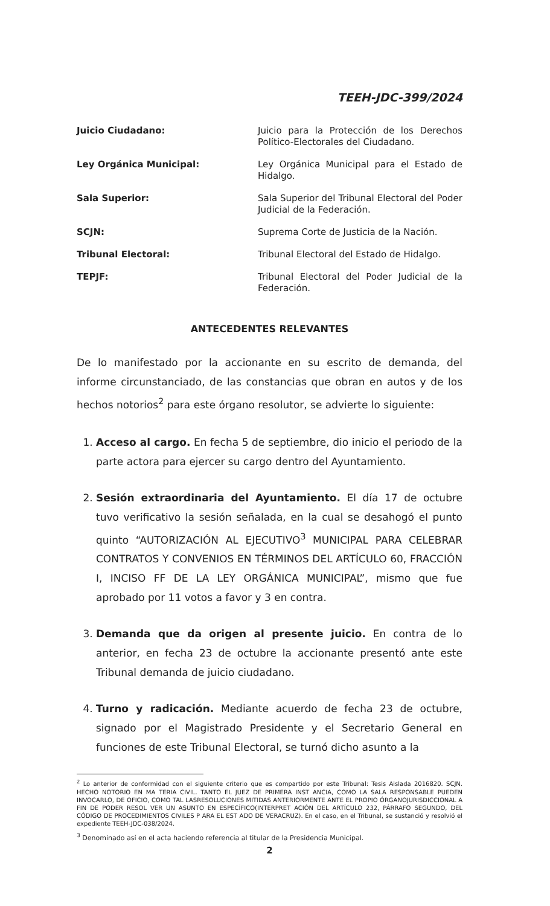TEEH-JDC-399/2024
| Juicio Ciudadano: | Juicio para la Protección de los Derechos Político-Electorales del Ciudadano. |
| Ley Orgánica Municipal: | Ley Orgánica Municipal para el Estado de Hidalgo. |
| Sala Superior: | Sala Superior del Tribunal Electoral del Poder Judicial de la Federación. |
| SCJN: | Suprema Corte de Justicia de la Nación. |
| Tribunal Electoral: | Tribunal Electoral del Estado de Hidalgo. |
| TEPJF: | Tribunal Electoral del Poder Judicial de la Federación. |
ANTECEDENTES RELEVANTES
De lo manifestado por la accionante en su escrito de demanda, del informe circunstanciado, de las constancias que obran en autos y de los hechos notorios<sup>2</sup> para este órgano resolutor, se advierte lo siguiente:
1. Acceso al cargo. En fecha 5 de septiembre, dio inicio el periodo de la parte actora para ejercer su cargo dentro del Ayuntamiento.
2. Sesión extraordinaria del Ayuntamiento. El día 17 de octubre tuvo verificativo la sesión señalada, en la cual se desahogó el punto quinto “AUTORIZACIÓN AL EJECUTIVO<sup>3</sup> MUNICIPAL PARA CELEBRAR CONTRATOS Y CONVENIOS EN TÉRMINOS DEL ARTÍCULO 60, FRACCIÓN I, INCISO FF DE LA LEY ORGÁNICA MUNICIPAL”, mismo que fue aprobado por 11 votos a favor y 3 en contra.
3. Demanda que da origen al presente juicio. En contra de lo anterior, en fecha 23 de octubre la accionante presentó ante este Tribunal demanda de juicio ciudadano.
4. Turno y radicación. Mediante acuerdo de fecha 23 de octubre, signado por el Magistrado Presidente y el Secretario General en funciones de este Tribunal Electoral, se turnó dicho asunto a la
<sup>2</sup> Lo anterior de conformidad con el siguiente criterio que es compartido por este Tribunal: Tesis Aislada 2016820. SCJN. HECHO NOTORIO EN MA TERIA CIVIL. TANTO EL JUEZ DE PRIMERA INST ANCIA, COMO LA SALA RESPONSABLE PUEDEN INVOCARLO, DE OFICIO, COMO TAL LASRESOLUCIONES MITIDAS ANTERIORMENTE ANTE EL PROPIO ÓRGANOJURISDICCIONAL A FIN DE PODER RESOL VER UN ASUNTO EN ESPECÍFICO(INTERPRET ACIÓN DEL ARTÍCULO 232, PÁRRAFO SEGUNDO, DEL CÓDIGO DE PROCEDIMIENTOS CIVILES P ARA EL EST ADO DE VERACRUZ). En el caso, en el Tribunal, se sustanció y resolvió el expediente TEEH-JDC-038/2024.
<sup>3</sup> Denominado así en el acta haciendo referencia al titular de la Presidencia Municipal.
2